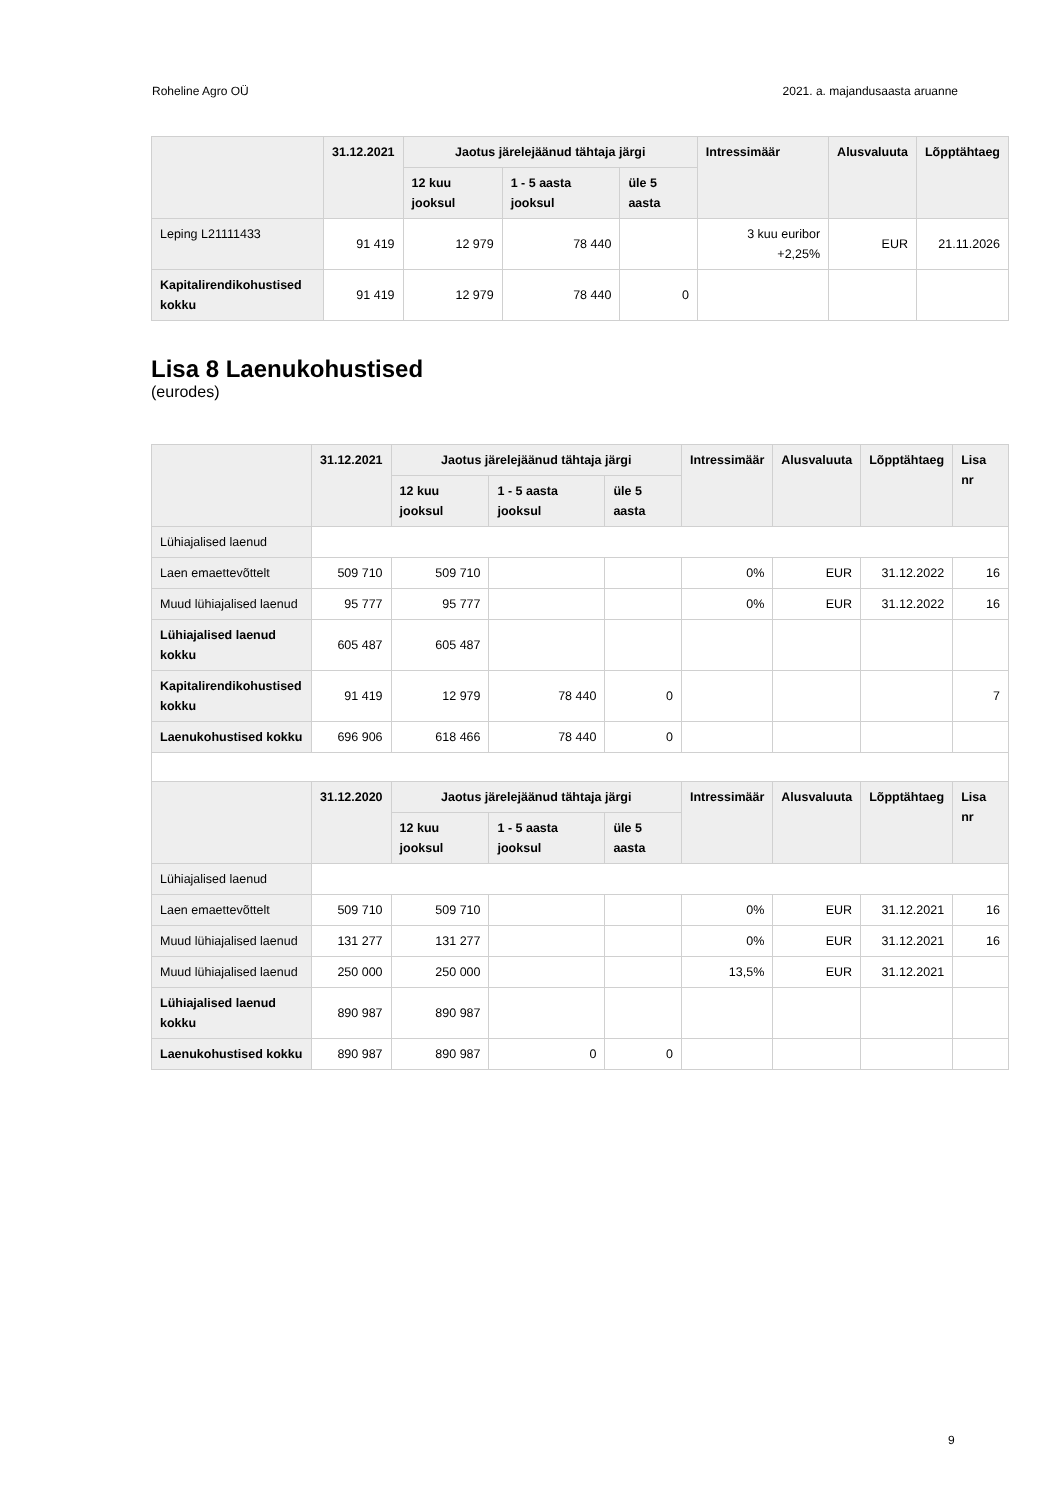Roheline Agro OÜ 2021. a. majandusaasta aruanne
| | 31.12.2021 | Jaotus järelejäänud tähtaja järgi | | | Intressimäär | Alusvaluuta | Lõpptähtaeg |
| --- | --- | --- | --- | --- | --- | --- | --- |
| | | 12 kuu jooksul | 1 - 5 aasta jooksul | üle 5 aasta | | | |
| Leping L21111433 | 91 419 | 12 979 | 78 440 | | 3 kuu euribor +2,25% | EUR | 21.11.2026 |
| Kapitalirendikohustised kokku | 91 419 | 12 979 | 78 440 | 0 | | | |
Lisa 8 Laenukohustised
(eurodes)
| | 31.12.2021 | Jaotus järelejäänud tähtaja järgi | | | Intressimäär | Alusvaluuta | Lõpptähtaeg | Lisa nr |
| --- | --- | --- | --- | --- | --- | --- | --- | --- |
| | | 12 kuu jooksul | 1 - 5 aasta jooksul | üle 5 aasta | | | | |
| Lühiajalised laenud | | | | | | | | |
| Laen emaettevõttelt | 509 710 | 509 710 | | | 0% | EUR | 31.12.2022 | 16 |
| Muud lühiajalised laenud | 95 777 | 95 777 | | | 0% | EUR | 31.12.2022 | 16 |
| Lühiajalised laenud kokku | 605 487 | 605 487 | | | | | | |
| Kapitalirendikohustised kokku | 91 419 | 12 979 | 78 440 | 0 | | | | 7 |
| Laenukohustised kokku | 696 906 | 618 466 | 78 440 | 0 | | | | |
| | 31.12.2020 | Jaotus järelejäänud tähtaja järgi | | | Intressimäär | Alusvaluuta | Lõpptähtaeg | Lisa nr |
| | | 12 kuu jooksul | 1 - 5 aasta jooksul | üle 5 aasta | | | | |
| Lühiajalised laenud | | | | | | | | |
| Laen emaettevõttelt | 509 710 | 509 710 | | | 0% | EUR | 31.12.2021 | 16 |
| Muud lühiajalised laenud | 131 277 | 131 277 | | | 0% | EUR | 31.12.2021 | 16 |
| Muud lühiajalised laenud | 250 000 | 250 000 | | | 13,5% | EUR | 31.12.2021 | |
| Lühiajalised laenud kokku | 890 987 | 890 987 | | | | | | |
| Laenukohustised kokku | 890 987 | 890 987 | 0 | 0 | | | | |
9